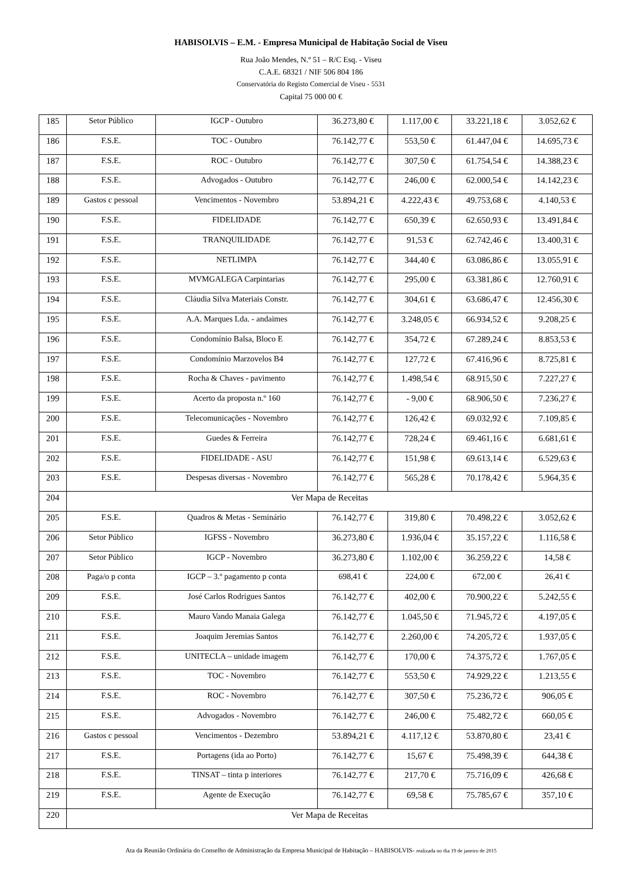HABISOLVIS – E.M. - Empresa Municipal de Habitação Social de Viseu
Rua João Mendes, N.º 51 – R/C Esq. - Viseu
C.A.E. 68321 / NIF 506 804 186
Conservatória do Registo Comercial de Viseu - 5531
Capital 75 000 00 €
| 185 | Setor Público | IGCP - Outubro | 36.273,80 € | 1.117,00 € | 33.221,18 € | 3.052,62 € |
| 186 | F.S.E. | TOC - Outubro | 76.142,77 € | 553,50 € | 61.447,04 € | 14.695,73 € |
| 187 | F.S.E. | ROC - Outubro | 76.142,77 € | 307,50 € | 61.754,54 € | 14.388,23 € |
| 188 | F.S.E. | Advogados - Outubro | 76.142,77 € | 246,00 € | 62.000,54 € | 14.142,23 € |
| 189 | Gastos c pessoal | Vencimentos - Novembro | 53.894,21 € | 4.222,43 € | 49.753,68 € | 4.140,53 € |
| 190 | F.S.E. | FIDELIDADE | 76.142,77 € | 650,39 € | 62.650,93 € | 13.491,84 € |
| 191 | F.S.E. | TRANQUILIDADE | 76.142,77 € | 91,53 € | 62.742,46 € | 13.400,31 € |
| 192 | F.S.E. | NETLIMPA | 76.142,77 € | 344,40 € | 63.086,86 € | 13.055,91 € |
| 193 | F.S.E. | MVMGALEGA Carpintarias | 76.142,77 € | 295,00 € | 63.381,86 € | 12.760,91 € |
| 194 | F.S.E. | Cláudia Silva Materiais Constr. | 76.142,77 € | 304,61 € | 63.686,47 € | 12.456,30 € |
| 195 | F.S.E. | A.A. Marques Lda. - andaimes | 76.142,77 € | 3.248,05 € | 66.934,52 € | 9.208,25 € |
| 196 | F.S.E. | Condomínio Balsa, Bloco E | 76.142,77 € | 354,72 € | 67.289,24 € | 8.853,53 € |
| 197 | F.S.E. | Condomínio Marzovelos B4 | 76.142,77 € | 127,72 € | 67.416,96 € | 8.725,81 € |
| 198 | F.S.E. | Rocha & Chaves - pavimento | 76.142,77 € | 1.498,54 € | 68.915,50 € | 7.227,27 € |
| 199 | F.S.E. | Acerto da proposta n.º 160 | 76.142,77 € | - 9,00 € | 68.906,50 € | 7.236,27 € |
| 200 | F.S.E. | Telecomunicações - Novembro | 76.142,77 € | 126,42 € | 69.032,92 € | 7.109,85 € |
| 201 | F.S.E. | Guedes & Ferreira | 76.142,77 € | 728,24 € | 69.461,16 € | 6.681,61 € |
| 202 | F.S.E. | FIDELIDADE - ASU | 76.142,77 € | 151,98 € | 69.613,14 € | 6.529,63 € |
| 203 | F.S.E. | Despesas diversas - Novembro | 76.142,77 € | 565,28 € | 70.178,42 € | 5.964,35 € |
| 204 | Ver Mapa de Receitas | | | | | |
| 205 | F.S.E. | Quadros & Metas - Seminário | 76.142,77 € | 319,80 € | 70.498,22 € | 3.052,62 € |
| 206 | Setor Público | IGFSS - Novembro | 36.273,80 € | 1.936,04 € | 35.157,22 € | 1.116,58 € |
| 207 | Setor Público | IGCP - Novembro | 36.273,80 € | 1.102,00 € | 36.259,22 € | 14,58 € |
| 208 | Paga/o p conta | IGCP – 3.º pagamento p conta | 698,41 € | 224,00 € | 672,00 € | 26,41 € |
| 209 | F.S.E. | José Carlos Rodrigues Santos | 76.142,77 € | 402,00 € | 70.900,22 € | 5.242,55 € |
| 210 | F.S.E. | Mauro Vando Manaia Galega | 76.142,77 € | 1.045,50 € | 71.945,72 € | 4.197,05 € |
| 211 | F.S.E. | Joaquim Jeremias Santos | 76.142,77 € | 2.260,00 € | 74.205,72 € | 1.937,05 € |
| 212 | F.S.E. | UNITECLA – unidade imagem | 76.142,77 € | 170,00 € | 74.375,72 € | 1.767,05 € |
| 213 | F.S.E. | TOC - Novembro | 76.142,77 € | 553,50 € | 74.929,22 € | 1.213,55 € |
| 214 | F.S.E. | ROC - Novembro | 76.142,77 € | 307,50 € | 75.236,72 € | 906,05 € |
| 215 | F.S.E. | Advogados - Novembro | 76.142,77 € | 246,00 € | 75.482,72 € | 660,05 € |
| 216 | Gastos c pessoal | Vencimentos - Dezembro | 53.894,21 € | 4.117,12 € | 53.870,80 € | 23,41 € |
| 217 | F.S.E. | Portagens (ida ao Porto) | 76.142,77 € | 15,67 € | 75.498,39 € | 644,38 € |
| 218 | F.S.E. | TINSAT – tinta p interiores | 76.142,77 € | 217,70 € | 75.716,09 € | 426,68 € |
| 219 | F.S.E. | Agente de Execução | 76.142,77 € | 69,58 € | 75.785,67 € | 357,10 € |
| 220 | Ver Mapa de Receitas | | | | | |
Ata da Reunião Ordinária do Conselho de Administração da Empresa Municipal de Habitação – HABISOLVIS- realizada no dia 19 de janeiro de 2015